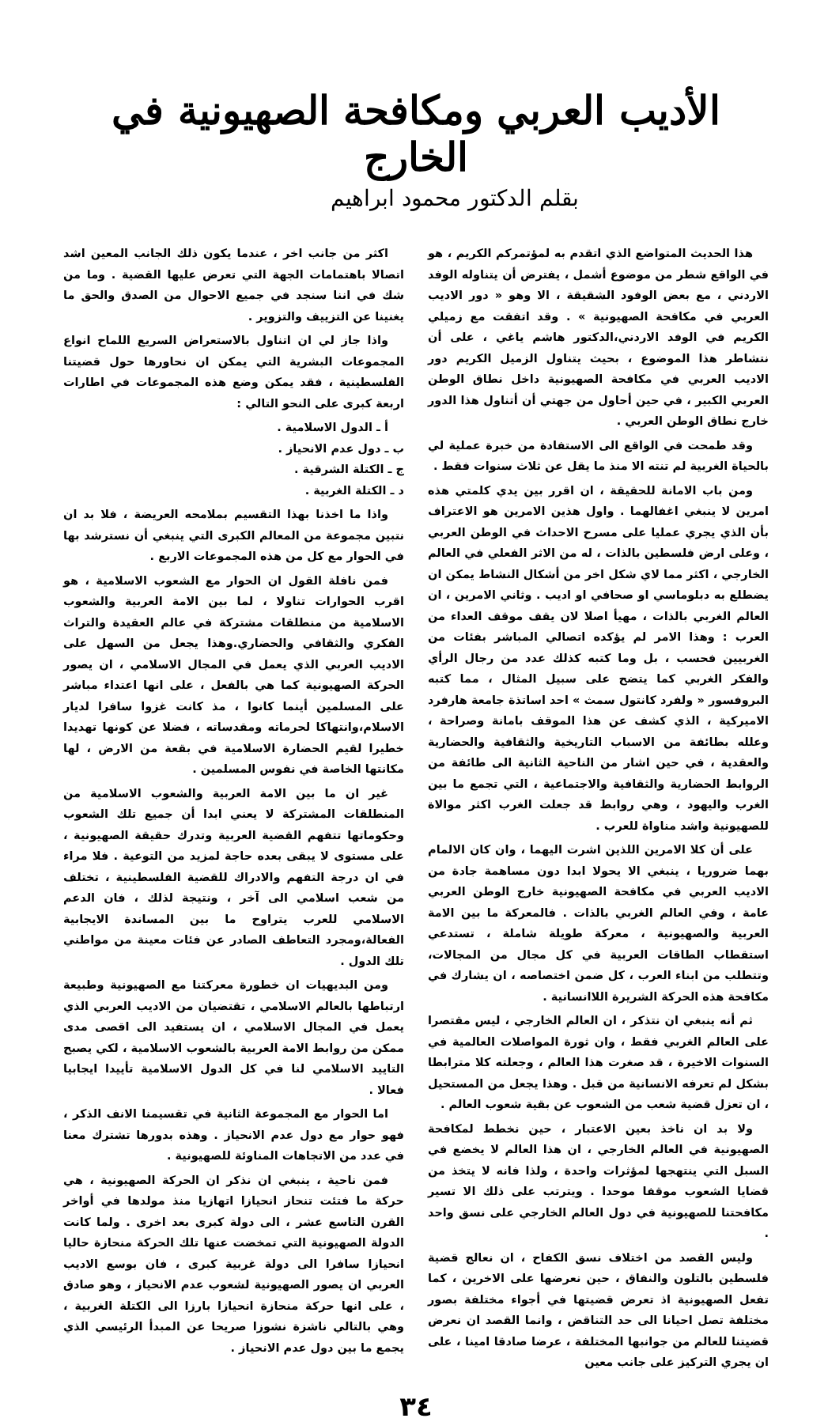الأديب العربي ومكافحة الصهيونية في الخارج
بقلم الدكتور محمود ابراهيم
هذا الحديث المتواضع الذي اتقدم به لمؤتمركم الكريم ، هو في الواقع شطر من موضوع أشمل ، يفترض أن يتناوله الوفد الاردني ، مع بعض الوفود الشقيقة ، الا وهو « دور الاديب العربي في مكافحة الصهيونية » . وقد اتفقت مع زميلي الكريم في الوفد الاردني،الدكتور هاشم ياغي ، على أن نتشاطر هذا الموضوع ، بحيث يتناول الزميل الكريم دور الاديب العربي في مكافحة الصهيونية داخل نطاق الوطن العربي الكبير ، في حين أحاول من جهتي أن أتناول هذا الدور خارج نطاق الوطن العربي .
وقد طمحت في الواقع الى الاستفادة من خبرة عملية لي بالحياة الغربية لم تنته الا منذ ما يقل عن ثلاث سنوات فقط .
ومن باب الامانة للحقيقة ، ان اقرر بين يدي كلمتي هذه امرين لا ينبغي اغفالهما . واول هذين الامرين هو الاعتراف بأن الذي يجري عمليا على مسرح الاحداث في الوطن العربي ، وعلى ارض فلسطين بالذات ، له من الاثر الفعلي في العالم الخارجي ، اكثر مما لاي شكل اخر من أشكال النشاط يمكن ان يضطلع به دبلوماسي او صحافي او اديب . وثاني الامرين ، ان العالم الغربي بالذات ، مهيأ اصلا لان يقف موقف العداء من العرب : وهذا الامر لم يؤكده اتصالي المباشر بفئات من الغربيين فحسب ، بل وما كتبه كذلك عدد من رجال الرأي والفكر الغربي كما يتضح على سبيل المثال ، مما كتبه البروفسور « ولفرد كانتول سمث » احد اساتذة جامعة هارفرد الاميركية ، الذي كشف عن هذا الموقف بامانة وصراحة ، وعلله بطائفة من الاسباب التاريخية والثقافية والحضارية والعقدية ، في حين اشار من الناحية الثانية الى طائفة من الروابط الحضارية والثقافية والاجتماعية ، التي تجمع ما بين الغرب واليهود ، وهي روابط قد جعلت الغرب اكثر موالاة للصهيونية واشد مناواة للعرب .
على أن كلا الامرين اللذين اشرت اليهما ، وان كان الالمام بهما ضروريا ، ينبغي الا يحولا ابدا دون مساهمة جادة من الاديب العربي في مكافحة الصهيونية خارج الوطن العربي عامة ، وفي العالم الغربي بالذات . فالمعركة ما بين الامة العربية والصهيونية ، معركة طويلة شاملة ، تستدعي استقطاب الطاقات العربية في كل مجال من المجالات، وتتطلب من ابناء العرب ، كل ضمن اختصاصه ، ان يشارك في مكافحة هذه الحركة الشريرة اللاانسانية .
ثم أنه ينبغي ان نتذكر ، ان العالم الخارجي ، ليس مقتصرا على العالم الغربي فقط ، وان ثورة المواصلات العالمية في السنوات الاخيرة ، قد صغرت هذا العالم ، وجعلته كلا مترابطا بشكل لم تعرفه الانسانية من قبل . وهذا يجعل من المستحيل ، ان تعزل قضية شعب من الشعوب عن بقية شعوب العالم .
ولا بد ان ناخذ بعين الاعتبار ، حين نخطط لمكافحة الصهيونية في العالم الخارجي ، ان هذا العالم لا يخضع في السبل التي ينتهجها لمؤثرات واحدة ، ولذا فانه لا يتخذ من قضايا الشعوب موقفا موحدا . ويترتب على ذلك الا تسير مكافحتنا للصهيونية في دول العالم الخارجي على نسق واحد .
وليس القصد من اختلاف نسق الكفاح ، ان نعالج قضية فلسطين بالتلون والنفاق ، حين نعرضها على الاخرين ، كما تفعل الصهيونية اذ تعرض قضيتها في أجواء مختلفة بصور مختلفة تصل احيانا الى حد التناقض ، وانما القصد ان نعرض قضيتنا للعالم من جوانبها المختلفة ، عرضا صادقا امينا ، على ان يجري التركيز على جانب معين
اكثر من جانب اخر ، عندما يكون ذلك الجانب المعين اشد اتصالا باهتمامات الجهة التي تعرض عليها القضية . وما من شك في اننا سنجد في جميع الاحوال من الصدق والحق ما يغنينا عن التزييف والتزوير .
واذا جاز لي ان اتناول بالاستعراض السريع اللماح انواع المجموعات البشرية التي يمكن ان نحاورها حول قضيتنا الفلسطينية ، فقد يمكن وضع هذه المجموعات في اطارات اربعة كبرى على النحو التالي :
أ ـ الدول الاسلامية .
ب ـ دول عدم الانحياز .
ج ـ الكتلة الشرقية .
د ـ الكتلة الغربية .
واذا ما اخذنا بهذا التقسيم بملامحه العريضة ، فلا بد ان نتبين مجموعة من المعالم الكبرى التي ينبغي أن نسترشد بها في الحوار مع كل من هذه المجموعات الاربع .
فمن نافلة القول ان الحوار مع الشعوب الاسلامية ، هو اقرب الحوارات تناولا ، لما بين الامة العربية والشعوب الاسلامية من منطلقات مشتركة في عالم العقيدة والتراث الفكري والثقافي والحضاري.وهذا يجعل من السهل على الاديب العربي الذي يعمل في المجال الاسلامي ، ان يصور الحركة الصهيونية كما هي بالفعل ، على انها اعتداء مباشر على المسلمين أينما كانوا ، مذ كانت غزوا سافرا لديار الاسلام،وانتهاكا لحرماته ومقدساته ، فضلا عن كونها تهديدا خطيرا لقيم الحضارة الاسلامية في بقعة من الارض ، لها مكانتها الخاصة في نفوس المسلمين .
غير ان ما بين الامة العربية والشعوب الاسلامية من المنطلقات المشتركة لا يعني ابدا أن جميع تلك الشعوب وحكوماتها تتفهم القضية العربية وتدرك حقيقة الصهيونية ، على مستوى لا يبقى بعده حاجة لمزيد من التوعية . فلا مراء في ان درجة التفهم والادراك للقضية الفلسطينية ، تختلف من شعب اسلامي الى آخر ، ونتيجة لذلك ، فان الدعم الاسلامي للعرب يتراوح ما بين المساندة الايجابية الفعالة،ومجرد التعاطف الصادر عن فئات معينة من مواطني تلك الدول .
ومن البديهيات ان خطورة معركتنا مع الصهيونية وطبيعة ارتباطها بالعالم الاسلامي ، تقتضيان من الاديب العربي الذي يعمل في المجال الاسلامي ، ان يستفيد الى اقصى مدى ممكن من روابط الامة العربية بالشعوب الاسلامية ، لكي يصبح التاييد الاسلامي لنا في كل الدول الاسلامية تأييدا ايجابيا فعالا .
اما الحوار مع المجموعة الثانية في تقسيمنا الانف الذكر ، فهو حوار مع دول عدم الانحياز . وهذه بدورها تشترك معنا في عدد من الاتجاهات المناوئة للصهيونية .
فمن ناحية ، ينبغي ان نذكر ان الحركة الصهيونية ، هي حركة ما فتئت تنحاز انحيازا اتهازيا منذ مولدها في أواخر القرن التاسع عشر ، الى دولة كبرى بعد اخرى . ولما كانت الدولة الصهيونية التي تمخضت عنها تلك الحركة منحازة حاليا انحيازا سافرا الى دولة غربية كبرى ، فان بوسع الاديب العربي ان يصور الصهيونية لشعوب عدم الانحياز ، وهو صادق ، على انها حركة منحازة انحيازا بارزا الى الكتلة الغربية ، وهي بالتالي ناشزة نشوزا صريحا عن المبدأ الرئيسي الذي يجمع ما بين دول عدم الانحياز .
٣٤